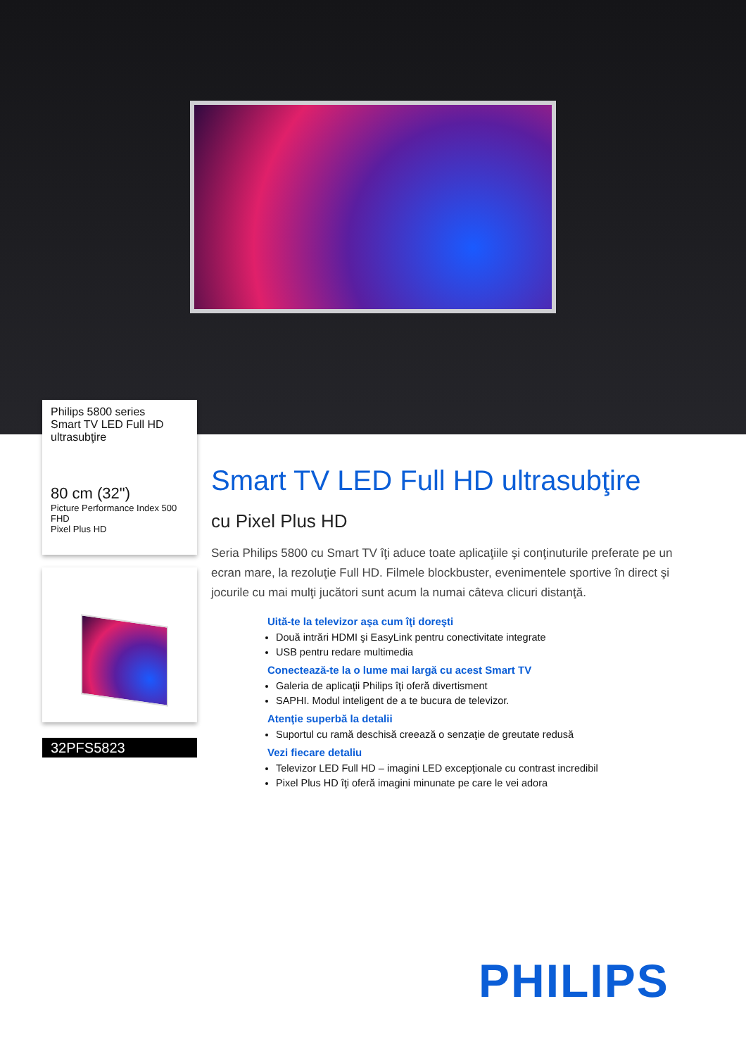Philips 5800 series
Smart TV LED Full HD
ultrasubţire
80 cm (32")
Picture Performance Index 500
FHD
Pixel Plus HD
32PFS5823
Smart TV LED Full HD ultrasubţire
cu Pixel Plus HD
Seria Philips 5800 cu Smart TV îţi aduce toate aplicaţiile şi conţinuturile preferate pe un ecran mare, la rezoluţie Full HD. Filmele blockbuster, evenimentele sportive în direct şi jocurile cu mai mulţi jucători sunt acum la numai câteva clicuri distanţă.
Uită-te la televizor aşa cum îţi doreşti
Două intrări HDMI şi EasyLink pentru conectivitate integrate
USB pentru redare multimedia
Conectează-te la o lume mai largă cu acest Smart TV
Galeria de aplicaţii Philips îţi oferă divertisment
SAPHI. Modul inteligent de a te bucura de televizor.
Atenţie superbă la detalii
Suportul cu ramă deschisă creează o senzaţie de greutate redusă
Vezi fiecare detaliu
Televizor LED Full HD – imagini LED excepţionale cu contrast incredibil
Pixel Plus HD îţi oferă imagini minunate pe care le vei adora
PHILIPS